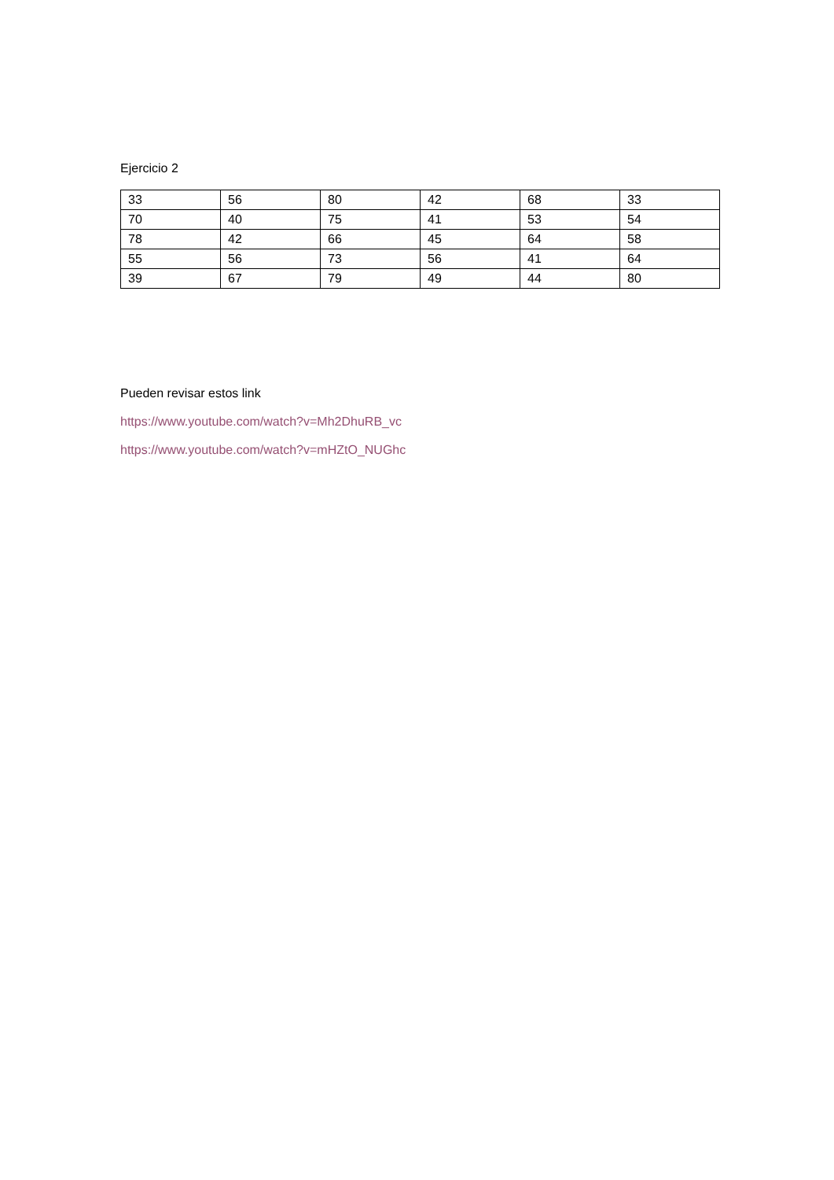Ejercicio 2
| 33 | 56 | 80 | 42 | 68 | 33 |
| 70 | 40 | 75 | 41 | 53 | 54 |
| 78 | 42 | 66 | 45 | 64 | 58 |
| 55 | 56 | 73 | 56 | 41 | 64 |
| 39 | 67 | 79 | 49 | 44 | 80 |
Pueden revisar estos link
https://www.youtube.com/watch?v=Mh2DhuRB_vc
https://www.youtube.com/watch?v=mHZtO_NUGhc